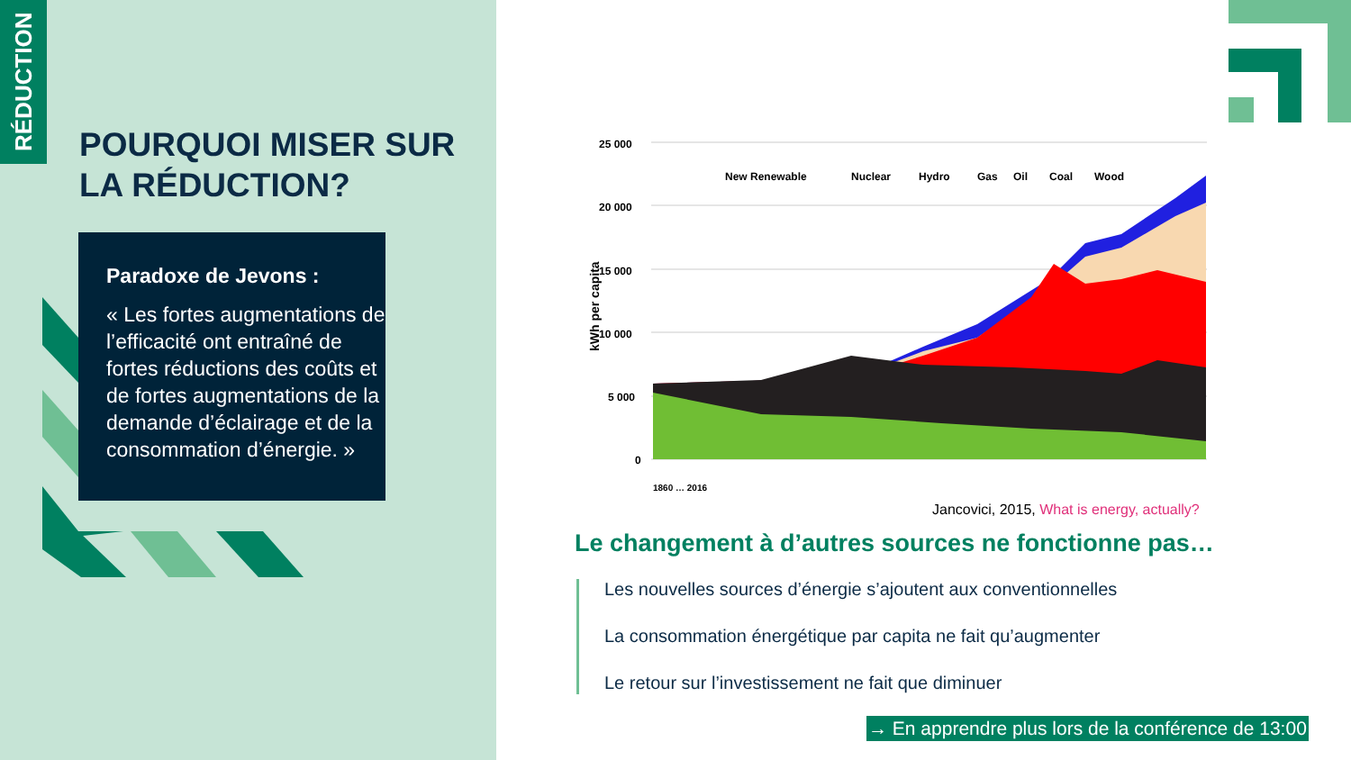RÉDUCTION
POURQUOI MISER SUR
LA RÉDUCTION?
Paradoxe de Jevons :
« Les fortes augmentations de l’efficacité ont entraîné de fortes réductions des coûts et de fortes augmentations de la demande d’éclairage et de la consommation d’énergie. »
25 000
20 000
15 000
10 000
5 000
0
kWh per capita
New Renewable
Nuclear
Hydro
Gas
Oil
Coal
Wood
1860 … 2016
Jancovici, 2015, What is energy, actually?
Le changement à d’autres sources ne fonctionne pas…
Les nouvelles sources d’énergie s’ajoutent aux conventionnelles
La consommation énergétique par capita ne fait qu’augmenter
Le retour sur l’investissement ne fait que diminuer
→ En apprendre plus lors de la conférence de 13:00